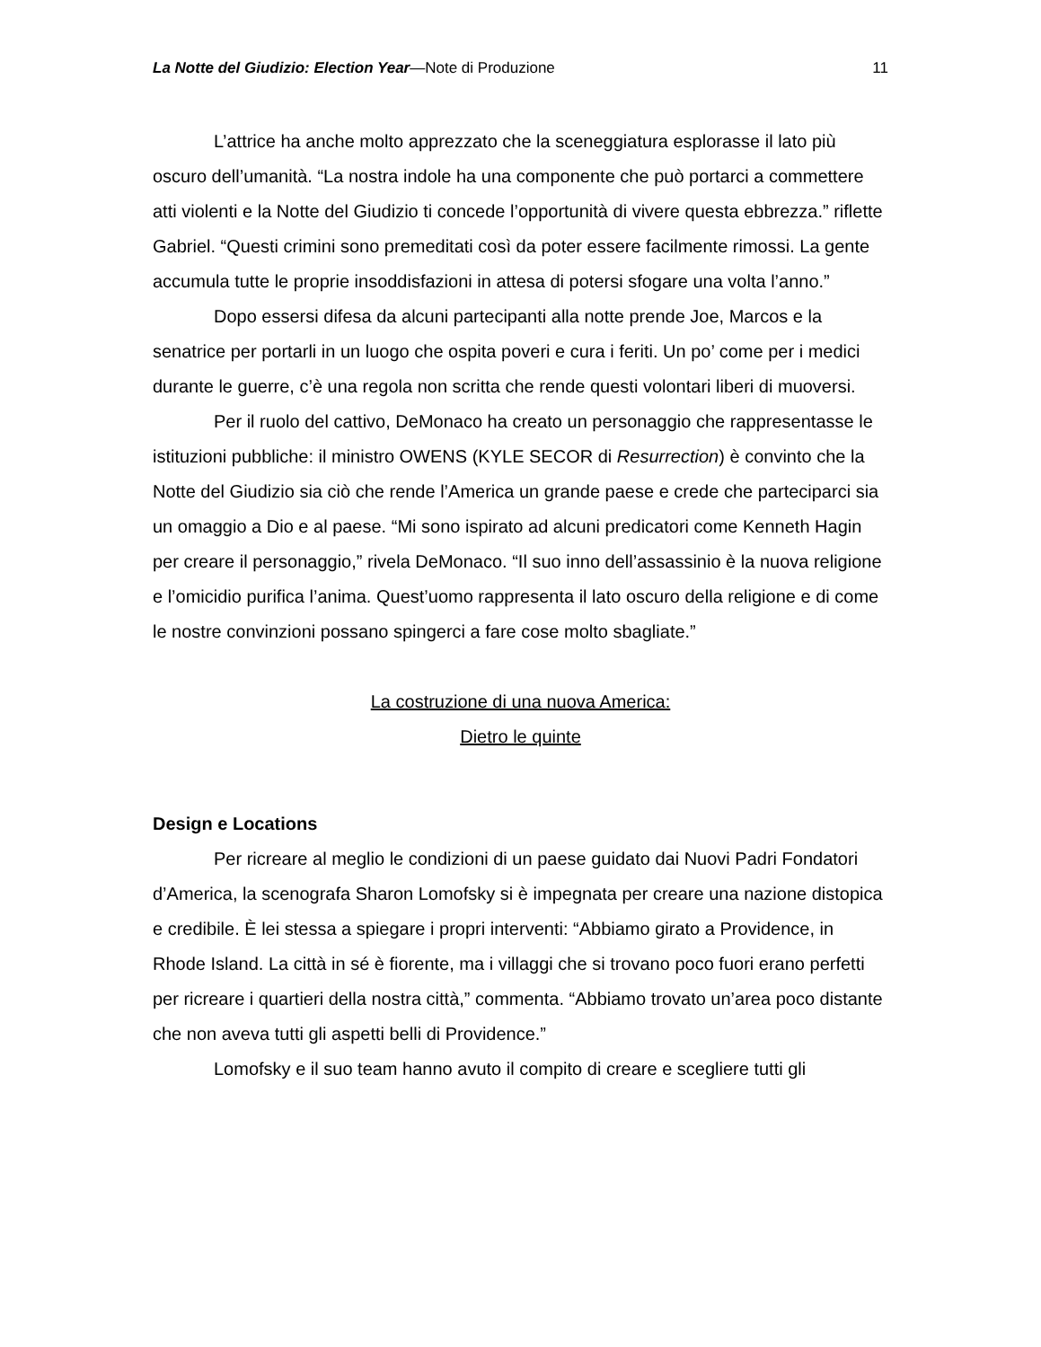La Notte del Giudizio: Election Year—Note di Produzione 11
L’attrice ha anche molto apprezzato che la sceneggiatura esplorasse il lato più oscuro dell’umanità. “La nostra indole ha una componente che può portarci a commettere atti violenti e la Notte del Giudizio ti concede l’opportunità di vivere questa ebbrezza.” riflette Gabriel. “Questi crimini sono premeditati così da poter essere facilmente rimossi. La gente accumula tutte le proprie insoddisfazioni in attesa di potersi sfogare una volta l’anno.”
Dopo essersi difesa da alcuni partecipanti alla notte prende Joe, Marcos e la senatrice per portarli in un luogo che ospita poveri e cura i feriti. Un po’ come per i medici durante le guerre, c’è una regola non scritta che rende questi volontari liberi di muoversi.
Per il ruolo del cattivo, DeMonaco ha creato un personaggio che rappresentasse le istituzioni pubbliche: il ministro OWENS (KYLE SECOR di Resurrection) è convinto che la Notte del Giudizio sia ciò che rende l’America un grande paese e crede che parteciparci sia un omaggio a Dio e al paese. “Mi sono ispirato ad alcuni predicatori come Kenneth Hagin per creare il personaggio,” rivela DeMonaco. “Il suo inno dell’assassinio è la nuova religione e l’omicidio purifica l’anima. Quest’uomo rappresenta il lato oscuro della religione e di come le nostre convinzioni possano spingerci a fare cose molto sbagliate.”
La costruzione di una nuova America:
Dietro le quinte
Design e Locations
Per ricreare al meglio le condizioni di un paese guidato dai Nuovi Padri Fondatori d’America, la scenografa Sharon Lomofsky si è impegnata per creare una nazione distopica e credibile. È lei stessa a spiegare i propri interventi: “Abbiamo girato a Providence, in Rhode Island. La città in sé è fiorente, ma i villaggi che si trovano poco fuori erano perfetti per ricreare i quartieri della nostra città,” commenta. “Abbiamo trovato un’area poco distante che non aveva tutti gli aspetti belli di Providence.”
Lomofsky e il suo team hanno avuto il compito di creare e scegliere tutti gli